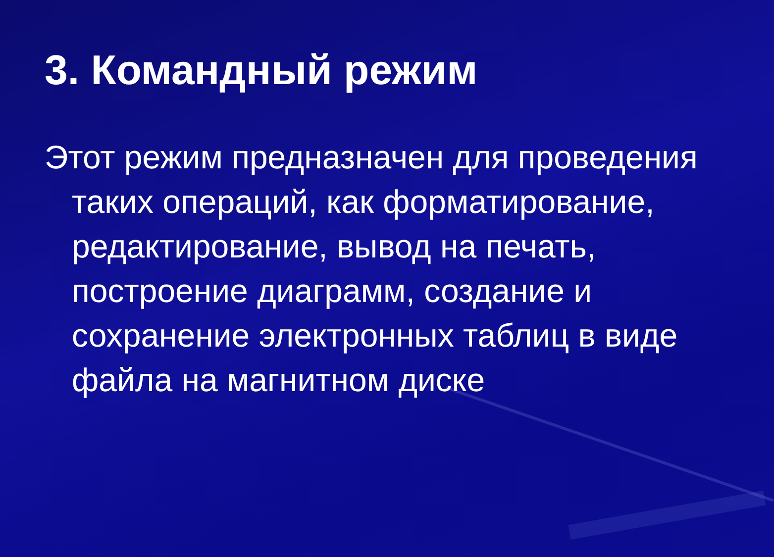3. Командный режим
Этот режим предназначен для проведения таких операций, как форматирование, редактирование, вывод на печать, построение диаграмм, создание и сохранение электронных таблиц в виде файла на магнитном диске